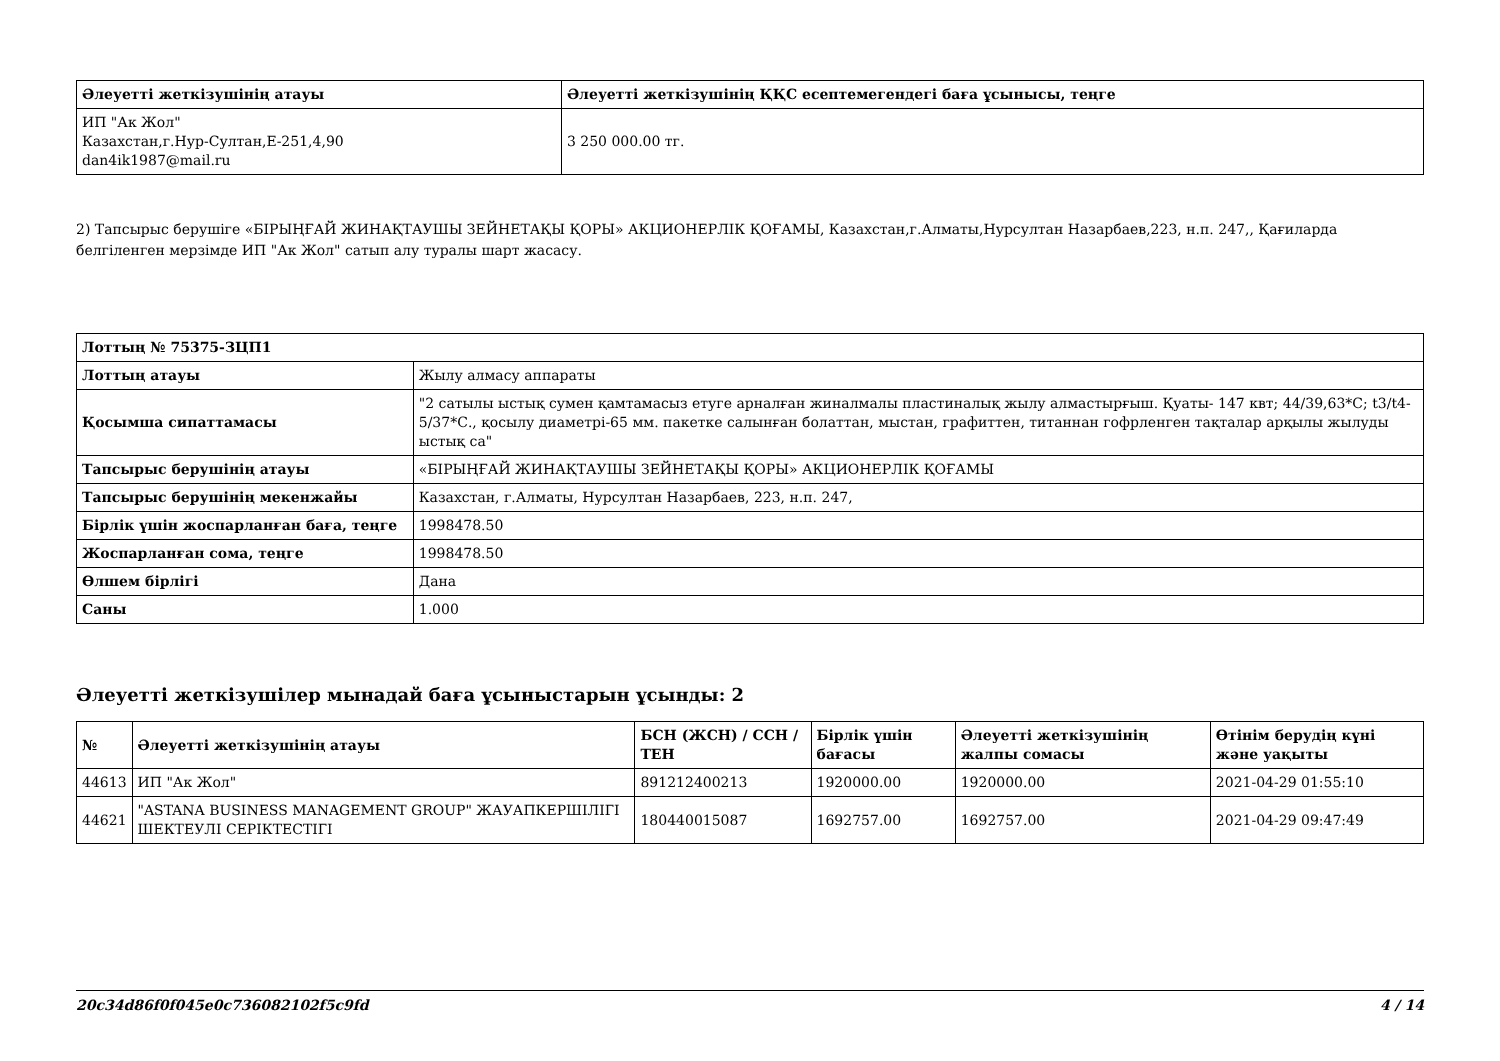| Әлеуетті жеткізушінің атауы | Әлеуетті жеткізушінің ҚҚС есептемегендегі баға ұсынысы, теңге |
| --- | --- |
| ИП "Ак Жол" Казахстан,г.Нур-Султан,Е-251,4,90 dan4ik1987@mail.ru | 3 250 000.00 тг. |
2) Тапсырыс берушіге «БІРЫҢҒАЙ ЖИНАҚТАУШЫ ЗЕЙНЕТАҚЫ ҚОРЫ» АКЦИОНЕРЛІК ҚОҒАМЫ, Казахстан,г.Алматы,Нурсултан Назарбаев,223, н.п. 247,, Қағиларда белгіленген мерзімде ИП "Ак Жол" сатып алу туралы шарт жасасу.
| Лоттың № 75375-ЗЦП1 | |
| --- | --- |
| Лоттың атауы | Жылу алмасу аппараты |
| Қосымша сипаттамасы | "2 сатылы ыстық сумен қамтамасыз етуге арналған жиналмалы пластиналық жылу алмастырғыш. Қуаты- 147 квт; 44/39,63*С; t3/t4-5/37*С., қосылу диаметрі-65 мм. пакетке салынған болаттан, мыстан, графиттен, титаннан гофрленген тақталар арқылы жылуды ыстық са" |
| Тапсырыс берушінің атауы | «БІРЫҢҒАЙ ЖИНАҚТАУШЫ ЗЕЙНЕТАҚЫ ҚОРЫ» АКЦИОНЕРЛІК ҚОҒАМЫ |
| Тапсырыс берушінің мекенжайы | Казахстан, г.Алматы, Нурсултан Назарбаев, 223, н.п. 247, |
| Бірлік үшін жоспарланған баға, теңге | 1998478.50 |
| Жоспарланған сома, теңге | 1998478.50 |
| Өлшем бірлігі | Дана |
| Саны | 1.000 |
Әлеуетті жеткізушілер мынадай баға ұсыныстарын ұсынды: 2
| № | Әлеуетті жеткізушінің атауы | БСН (ЖСН) / ССН / ТЕН | Бірлік үшін бағасы | Әлеуетті жеткізушінің жалпы сомасы | Өтінім берудің күні және уақыты |
| --- | --- | --- | --- | --- | --- |
| 44613 | ИП "Ак Жол" | 891212400213 | 1920000.00 | 1920000.00 | 2021-04-29 01:55:10 |
| 44621 | "ASTANA BUSINESS MANAGEMENT GROUP" ЖАУАПКЕРШІЛІГІ ШЕКТЕУЛІ СЕРІКТЕСТІГІ | 180440015087 | 1692757.00 | 1692757.00 | 2021-04-29 09:47:49 |
20c34d86f0f045e0c736082102f5c9fd 4 / 14